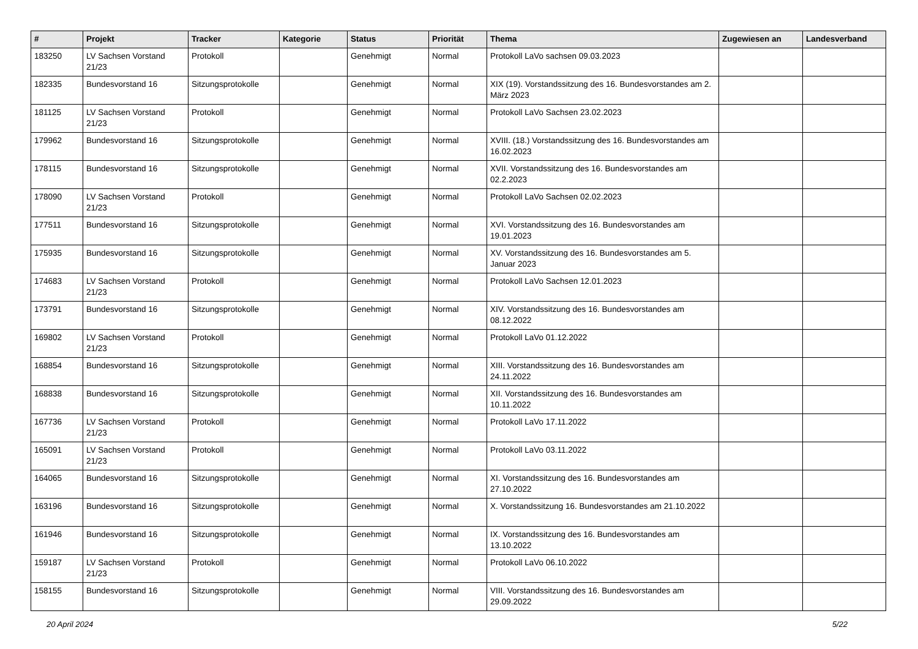| # | Projekt | Tracker | Kategorie | Status | Priorität | Thema | Zugewiesen an | Landesverband |
| --- | --- | --- | --- | --- | --- | --- | --- | --- |
| 183250 | LV Sachsen Vorstand 21/23 | Protokoll | | Genehmigt | Normal | Protokoll LaVo sachsen 09.03.2023 | | |
| 182335 | Bundesvorstand 16 | Sitzungsprotokolle | | Genehmigt | Normal | XIX (19). Vorstandssitzung des 16. Bundesvorstandes am 2. März 2023 | | |
| 181125 | LV Sachsen Vorstand 21/23 | Protokoll | | Genehmigt | Normal | Protokoll LaVo Sachsen 23.02.2023 | | |
| 179962 | Bundesvorstand 16 | Sitzungsprotokolle | | Genehmigt | Normal | XVIII. (18.) Vorstandssitzung des 16. Bundesvorstandes am 16.02.2023 | | |
| 178115 | Bundesvorstand 16 | Sitzungsprotokolle | | Genehmigt | Normal | XVII. Vorstandssitzung des 16. Bundesvorstandes am 02.2.2023 | | |
| 178090 | LV Sachsen Vorstand 21/23 | Protokoll | | Genehmigt | Normal | Protokoll LaVo Sachsen 02.02.2023 | | |
| 177511 | Bundesvorstand 16 | Sitzungsprotokolle | | Genehmigt | Normal | XVI. Vorstandssitzung des 16. Bundesvorstandes am 19.01.2023 | | |
| 175935 | Bundesvorstand 16 | Sitzungsprotokolle | | Genehmigt | Normal | XV. Vorstandssitzung des 16. Bundesvorstandes am 5. Januar 2023 | | |
| 174683 | LV Sachsen Vorstand 21/23 | Protokoll | | Genehmigt | Normal | Protokoll LaVo Sachsen 12.01.2023 | | |
| 173791 | Bundesvorstand 16 | Sitzungsprotokolle | | Genehmigt | Normal | XIV. Vorstandssitzung des 16. Bundesvorstandes am 08.12.2022 | | |
| 169802 | LV Sachsen Vorstand 21/23 | Protokoll | | Genehmigt | Normal | Protokoll LaVo 01.12.2022 | | |
| 168854 | Bundesvorstand 16 | Sitzungsprotokolle | | Genehmigt | Normal | XIII. Vorstandssitzung des 16. Bundesvorstandes am 24.11.2022 | | |
| 168838 | Bundesvorstand 16 | Sitzungsprotokolle | | Genehmigt | Normal | XII. Vorstandssitzung des 16. Bundesvorstandes am 10.11.2022 | | |
| 167736 | LV Sachsen Vorstand 21/23 | Protokoll | | Genehmigt | Normal | Protokoll LaVo 17.11.2022 | | |
| 165091 | LV Sachsen Vorstand 21/23 | Protokoll | | Genehmigt | Normal | Protokoll LaVo 03.11.2022 | | |
| 164065 | Bundesvorstand 16 | Sitzungsprotokolle | | Genehmigt | Normal | XI. Vorstandssitzung des 16. Bundesvorstandes am 27.10.2022 | | |
| 163196 | Bundesvorstand 16 | Sitzungsprotokolle | | Genehmigt | Normal | X. Vorstandssitzung 16. Bundesvorstandes am 21.10.2022 | | |
| 161946 | Bundesvorstand 16 | Sitzungsprotokolle | | Genehmigt | Normal | IX. Vorstandssitzung des 16. Bundesvorstandes am 13.10.2022 | | |
| 159187 | LV Sachsen Vorstand 21/23 | Protokoll | | Genehmigt | Normal | Protokoll LaVo 06.10.2022 | | |
| 158155 | Bundesvorstand 16 | Sitzungsprotokolle | | Genehmigt | Normal | VIII. Vorstandssitzung des 16. Bundesvorstandes am 29.09.2022 | | |
20 April 2024 5/22